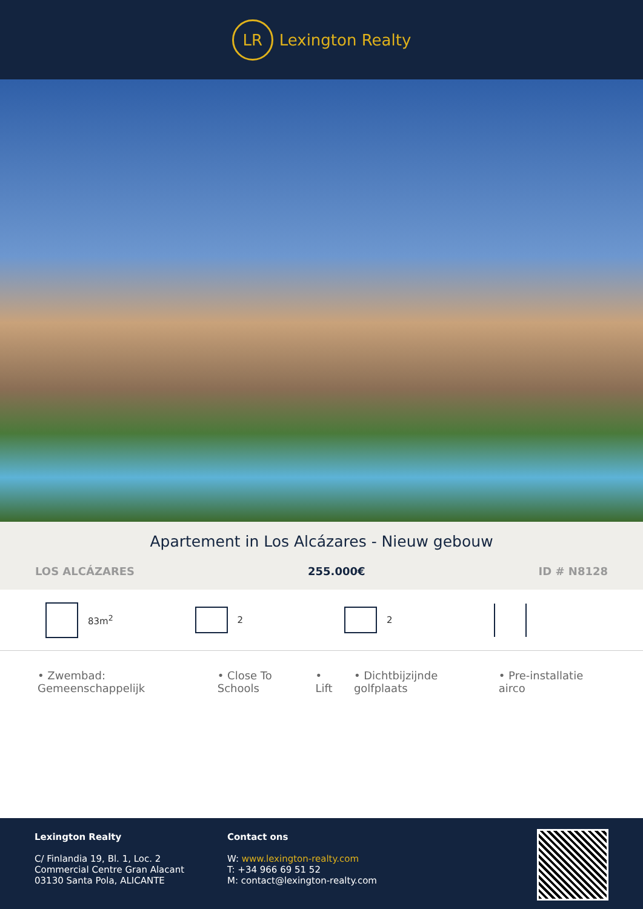LR
Lexington Realty
Apartement in Los Alcázares - Nieuw gebouw
LOS ALCÁZARES 255.000€ ID # N8128
83m<sup>2</sup> 2 2
• Zwembad: Gemeenschappelijk • Close To Schools • Lift • Dichtbijzijnde golfplaats • Pre-installatie airco
Lexington Realty
C/ Finlandia 19, Bl. 1, Loc. 2
Commercial Centre Gran Alacant
03130 Santa Pola, ALICANTE
Contact ons
W: www.lexington-realty.com
T: +34 966 69 51 52
M: contact@lexington-realty.com